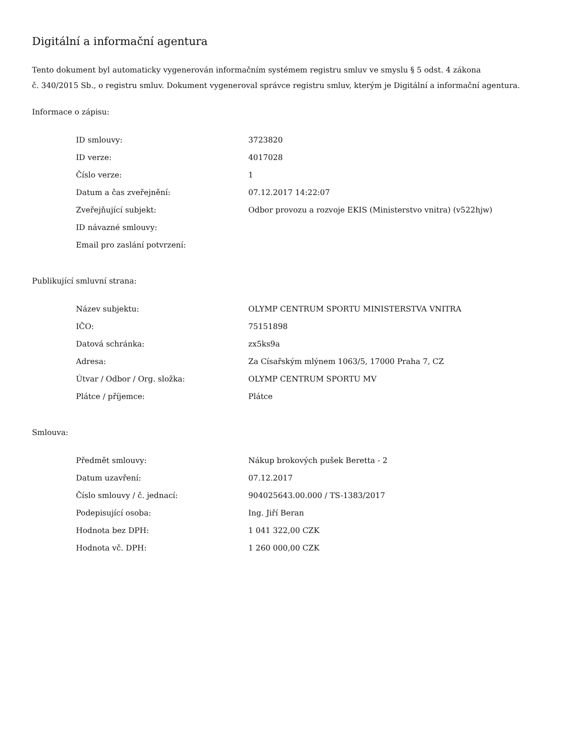Digitální a informační agentura
Tento dokument byl automaticky vygenerován informačním systémem registru smluv ve smyslu § 5 odst. 4 zákona
č. 340/2015 Sb., o registru smluv. Dokument vygeneroval správce registru smluv, kterým je Digitální a informační agentura.
Informace o zápisu:
| ID smlouvy: | 3723820 |
| ID verze: | 4017028 |
| Číslo verze: | 1 |
| Datum a čas zveřejnění: | 07.12.2017 14:22:07 |
| Zveřejňující subjekt: | Odbor provozu a rozvoje EKIS (Ministerstvo vnitra) (v522hjw) |
| ID návazné smlouvy: | |
| Email pro zaslání potvrzení: | |
Publikující smluvní strana:
| Název subjektu: | OLYMP CENTRUM SPORTU MINISTERSTVA VNITRA |
| IČO: | 75151898 |
| Datová schránka: | zx5ks9a |
| Adresa: | Za Císařským mlýnem 1063/5, 17000 Praha 7, CZ |
| Útvar / Odbor / Org. složka: | OLYMP CENTRUM SPORTU MV |
| Plátce / příjemce: | Plátce |
Smlouva:
| Předmět smlouvy: | Nákup brokových pušek Beretta - 2 |
| Datum uzavření: | 07.12.2017 |
| Číslo smlouvy / č. jednací: | 904025643.00.000 / TS-1383/2017 |
| Podepisující osoba: | Ing. Jiří Beran |
| Hodnota bez DPH: | 1 041 322,00 CZK |
| Hodnota vč. DPH: | 1 260 000,00 CZK |